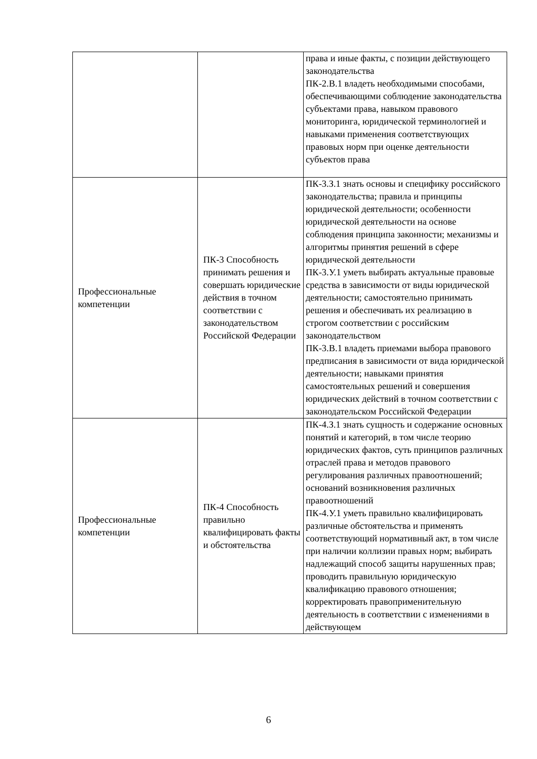| | | права и иные факты, с позиции действующего законодательства ПК-2.В.1 владеть необходимыми способами, обеспечивающими соблюдение законодательства субъектами права, навыком правового мониторинга, юридической терминологией и навыками применения соответствующих правовых норм при оценке деятельности субъектов права |
| Профессиональные компетенции | ПК-3 Способность принимать решения и совершать юридические действия в точном соответствии с законодательством Российской Федерации | ПК-3.З.1 знать основы и специфику российского законодательства; правила и принципы юридической деятельности; особенности юридической деятельности на основе соблюдения принципа законности; механизмы и алгоритмы принятия решений в сфере юридической деятельности ПК-3.У.1 уметь выбирать актуальные правовые средства в зависимости от виды юридической деятельности; самостоятельно принимать решения и обеспечивать их реализацию в строгом соответствии с российским законодательством ПК-3.В.1 владеть приемами выбора правового предписания в зависимости от вида юридической деятельности; навыками принятия самостоятельных решений и совершения юридических действий в точном соответствии с законодательском Российской Федерации |
| Профессиональные компетенции | ПК-4 Способность правильно квалифицировать факты и обстоятельства | ПК-4.З.1 знать сущность и содержание основных понятий и категорий, в том числе теорию юридических фактов, суть принципов различных отраслей права и методов правового регулирования различных правоотношений; оснований возникновения различных правоотношений ПК-4.У.1 уметь правильно квалифицировать различные обстоятельства и применять соответствующий нормативный акт, в том числе при наличии коллизии правых норм; выбирать надлежащий способ защиты нарушенных прав; проводить правильную юридическую квалификацию правового отношения; корректировать правоприменительную деятельность в соответствии с изменениями в действующем |
6